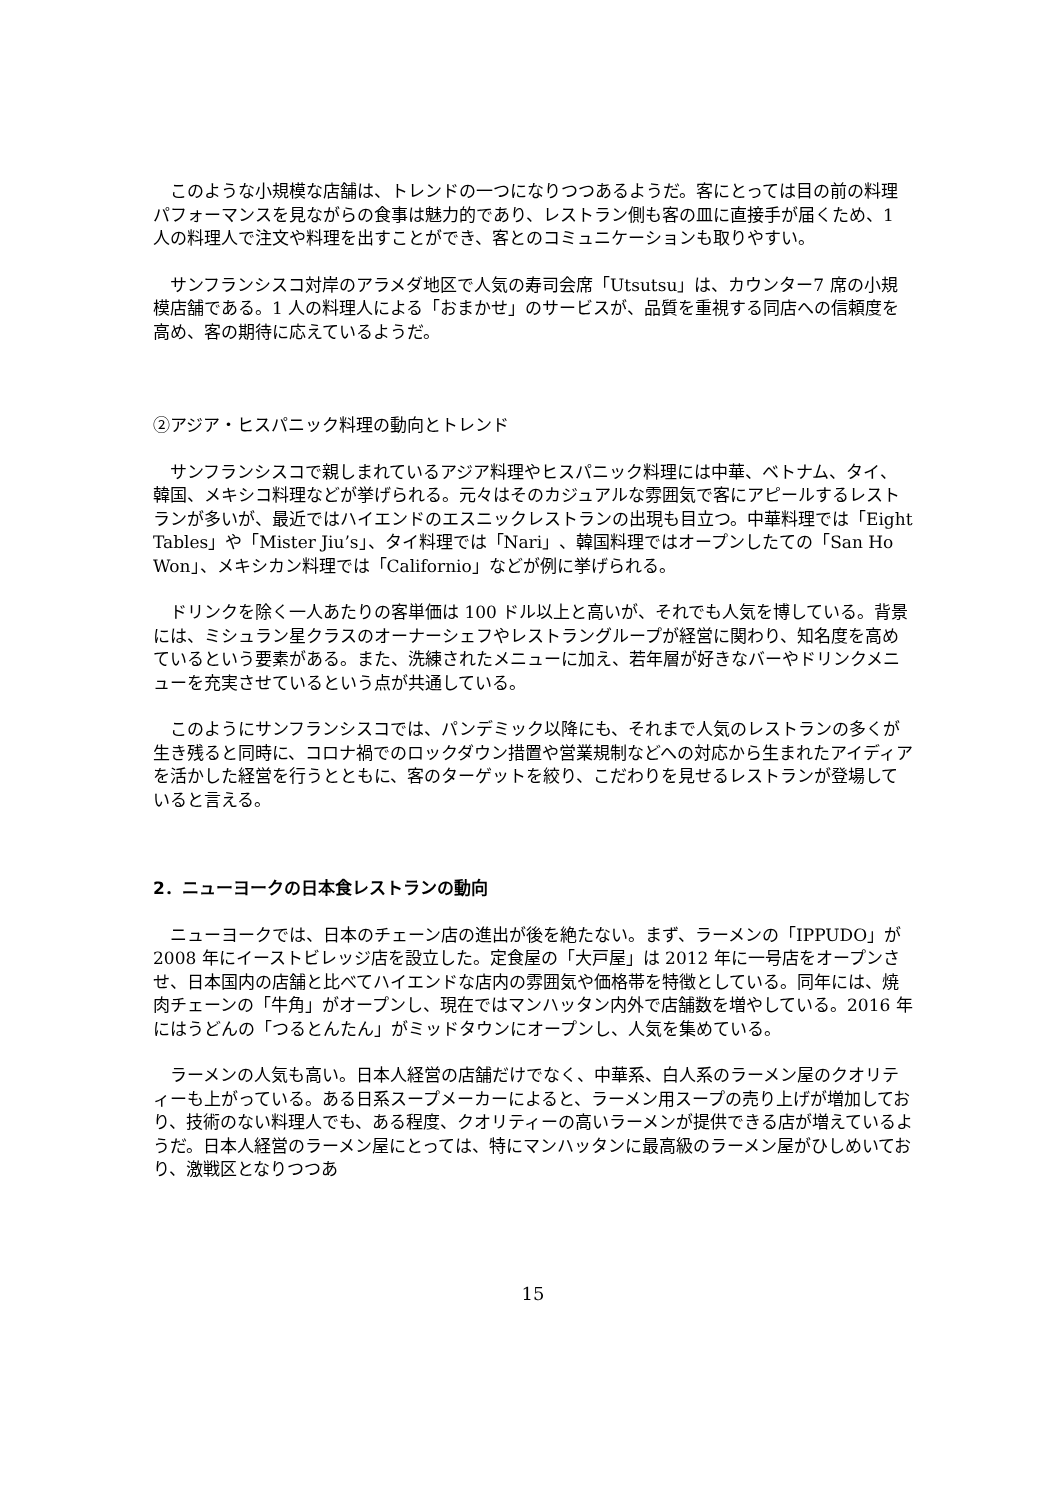このような小規模な店舗は、トレンドの一つになりつつあるようだ。客にとっては目の前の料理パフォーマンスを見ながらの食事は魅力的であり、レストラン側も客の皿に直接手が届くため、1 人の料理人で注文や料理を出すことができ、客とのコミュニケーションも取りやすい。
サンフランシスコ対岸のアラメダ地区で人気の寿司会席「Utsutsu」は、カウンター7 席の小規模店舗である。1 人の料理人による「おまかせ」のサービスが、品質を重視する同店への信頼度を高め、客の期待に応えているようだ。
②アジア・ヒスパニック料理の動向とトレンド
サンフランシスコで親しまれているアジア料理やヒスパニック料理には中華、ベトナム、タイ、韓国、メキシコ料理などが挙げられる。元々はそのカジュアルな雰囲気で客にアピールするレストランが多いが、最近ではハイエンドのエスニックレストランの出現も目立つ。中華料理では「Eight Tables」や「Mister Jiu’s」、タイ料理では「Nari」、韓国料理ではオープンしたての「San Ho Won」、メキシカン料理では「Californio」などが例に挙げられる。
ドリンクを除く一人あたりの客単価は 100 ドル以上と高いが、それでも人気を博している。背景には、ミシュラン星クラスのオーナーシェフやレストラングループが経営に関わり、知名度を高めているという要素がある。また、洗練されたメニューに加え、若年層が好きなバーやドリンクメニューを充実させているという点が共通している。
このようにサンフランシスコでは、パンデミック以降にも、それまで人気のレストランの多くが生き残ると同時に、コロナ禍でのロックダウン措置や営業規制などへの対応から生まれたアイディアを活かした経営を行うとともに、客のターゲットを絞り、こだわりを見せるレストランが登場していると言える。
2．ニューヨークの日本食レストランの動向
ニューヨークでは、日本のチェーン店の進出が後を絶たない。まず、ラーメンの「IPPUDO」が 2008 年にイーストビレッジ店を設立した。定食屋の「大戸屋」は 2012 年に一号店をオープンさせ、日本国内の店舗と比べてハイエンドな店内の雰囲気や価格帯を特徴としている。同年には、焼肉チェーンの「牛角」がオープンし、現在ではマンハッタン内外で店舗数を増やしている。2016 年にはうどんの「つるとんたん」がミッドタウンにオープンし、人気を集めている。
ラーメンの人気も高い。日本人経営の店舗だけでなく、中華系、白人系のラーメン屋のクオリティーも上がっている。ある日系スープメーカーによると、ラーメン用スープの売り上げが増加しており、技術のない料理人でも、ある程度、クオリティーの高いラーメンが提供できる店が増えているようだ。日本人経営のラーメン屋にとっては、特にマンハッタンに最高級のラーメン屋がひしめいており、激戦区となりつつあ
15